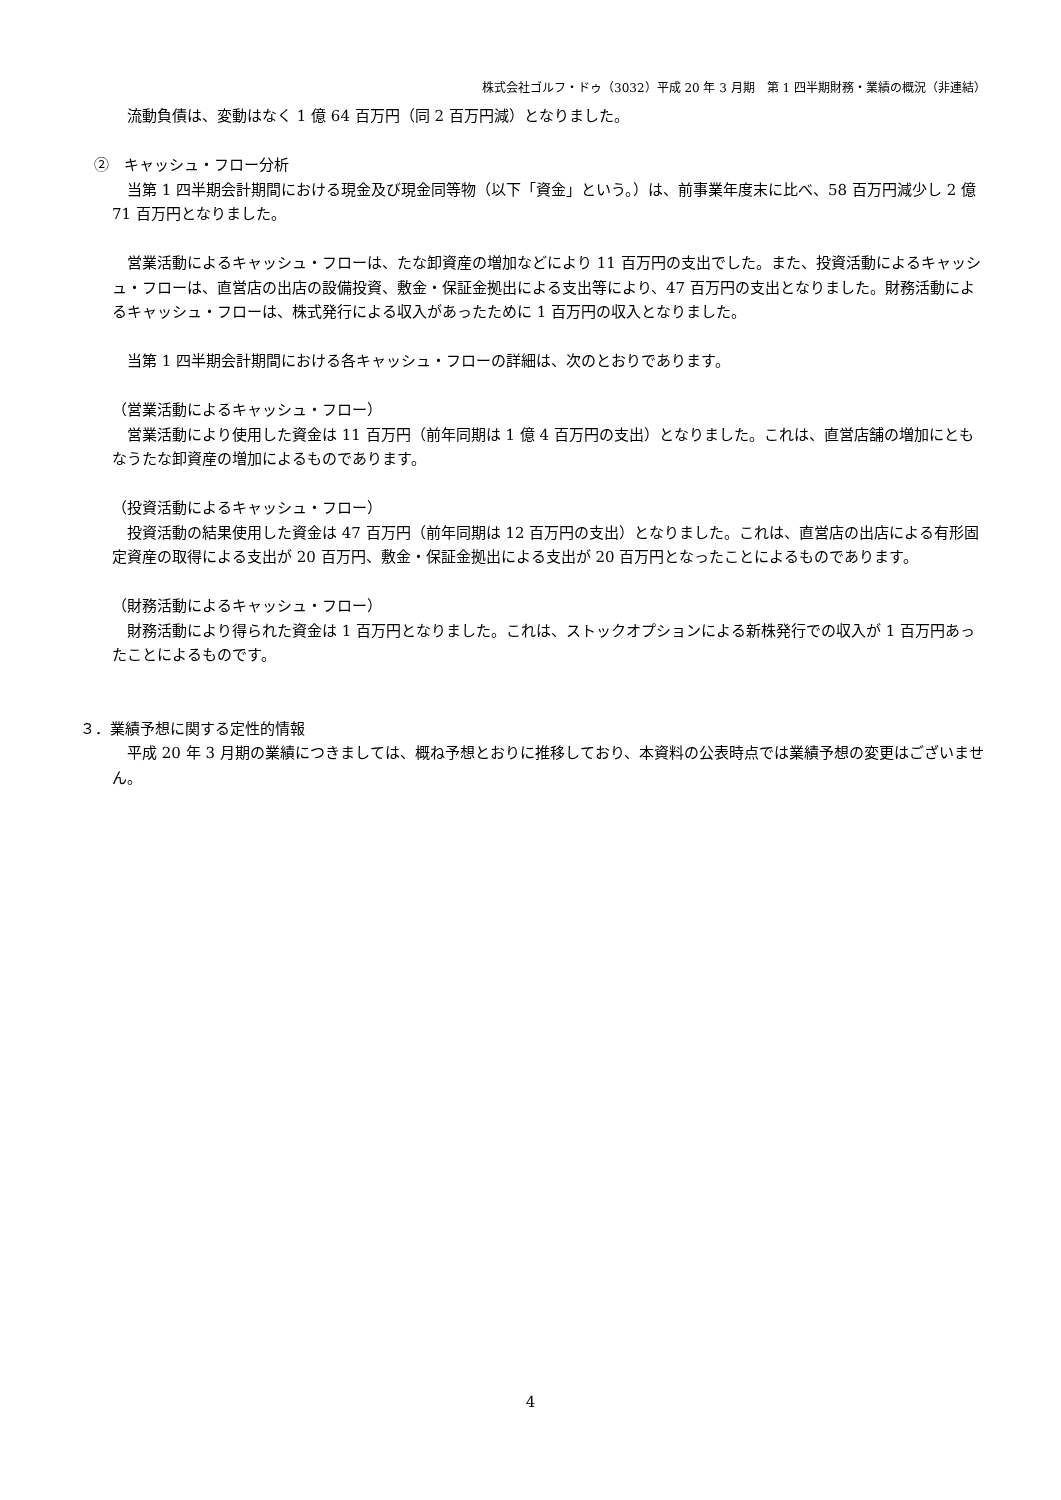株式会社ゴルフ・ドゥ（3032）平成 20 年 3 月期　第 1 四半期財務・業績の概況（非連結）
　流動負債は、変動はなく 1 億 64 百万円（同 2 百万円減）となりました。
②　キャッシュ・フロー分析
　当第 1 四半期会計期間における現金及び現金同等物（以下「資金」という。）は、前事業年度末に比べ、58 百万円減少し 2 億 71 百万円となりました。
　営業活動によるキャッシュ・フローは、たな卸資産の増加などにより 11 百万円の支出でした。また、投資活動によるキャッシュ・フローは、直営店の出店の設備投資、敷金・保証金拠出による支出等により、47 百万円の支出となりました。財務活動によるキャッシュ・フローは、株式発行による収入があったために 1 百万円の収入となりました。
　当第 1 四半期会計期間における各キャッシュ・フローの詳細は、次のとおりであります。
（営業活動によるキャッシュ・フロー）
　営業活動により使用した資金は 11 百万円（前年同期は 1 億 4 百万円の支出）となりました。これは、直営店舗の増加にともなうたな卸資産の増加によるものであります。
（投資活動によるキャッシュ・フロー）
　投資活動の結果使用した資金は 47 百万円（前年同期は 12 百万円の支出）となりました。これは、直営店の出店による有形固定資産の取得による支出が 20 百万円、敷金・保証金拠出による支出が 20 百万円となったことによるものであります。
（財務活動によるキャッシュ・フロー）
　財務活動により得られた資金は 1 百万円となりました。これは、ストックオプションによる新株発行での収入が 1 百万円あったことによるものです。
３．業績予想に関する定性的情報
　平成 20 年 3 月期の業績につきましては、概ね予想とおりに推移しており、本資料の公表時点では業績予想の変更はございません。
4